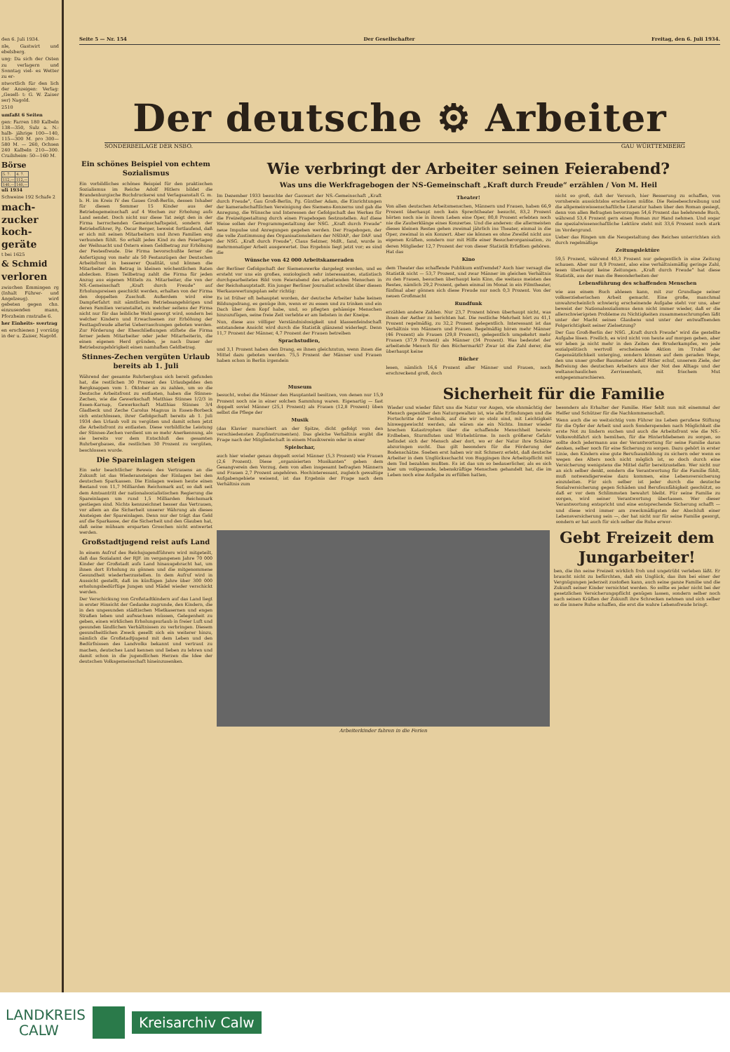den 6. Juli 1934.
nle, Gastwirt und ebelsberg.
ung: Da sich der Osten zu verlagern und Sonntag viel- es Wetter zu er-
ntwortlich für den lich der Anzeigen: Verlag: „Gesell- t: G. W. Zaiser ser) Nagold.
2510
umfaßt 6 Seiten
gen: Farren 180 Kalbeln 138—350, Sulz a. N.: halb- jährige 100—140, 115—300 M. pro 300—580 M. — 260, Ochsen 240 Kalbeln 210—300. Crailsheim: 50—160 M.
Börse
| 5. 7. | 4. 7. |
| 112,— | 112,— |
| 140,— | 140,— |
uli 1934
Schweine 192 Schafe 2
mach- zucker koch- geräte
t bei 1625
& Schmid
verloren
zwischen Emmingen rg (Inhalt Führer- und Angelzeug). wird gebeten gegen chn. einzusenden mann, Pforzheim rnstraße 6.
her Einheits- svertrag
en erschienen J vorrätig in der u. Zaiser, Nagold.
Seite 5 — Nr. 154 Der Gesellschafter Freitag, den 6. Juli 1934.
Der deutsche ⚙ Arbeiter
SONDERBEILAGE DER NSBO. GAU WÜRTTEMBERG
Ein schönes Beispiel von echtem Sozialismus
Ein vorbildliches schönes Beispiel für den praktischen Sozialismus im Reiche Adolf Hitlers bildet die Brandenburgische Buchdruckerei und Verlagsanstalt G. m. b. H. im Kreis IV des Gaues Groß-Berlin, dessen Inhaber für diesen Sommer 15 Kinder aus der Betriebsgemeinschaft auf 4 Wochen zur Erholung aufs Land sendet. Doch nicht nur diese Tat zeigt den in der Firma herrschenden Gemeinschaftsgeist, sondern der Betriebsführer, Pg. Oscar Berger, beweist fortlaufend, daß er sich mit seinen Mitarbeitern und ihren Familien eng verbunden fühlt. So erhält jedes Kind zu den Feiertagen der Weihnacht und Ostern einen Geldbetrag zur Erhöhung der Festesfreude. Die Firma bevorschußte ferner die Anfertigung von mehr als 50 Festanzügen der Deutschen Arbeitsfront in besserer Qualität, und können die Mitarbeiter den Betrag in kleinen wöchentlichen Raten abdecken. Einen Teilbetrag zahlt die Firma für jeden Anzug aus eigenen Mitteln zu. Mitarbeiter, die von der NS.-Gemeinschaft „Kraft durch Freude“ auf Erholungsreisen geschickt werden, erhalten von der Firma den doppelten Zuschuß. Außerdem wird eine Dampferfahrt mit sämtlichen Betriebsangehörigen und deren Familien veranstaltet, zu welcher seitens der Firma nicht nur für das leibliche Wohl gesorgt wird, sondern bei welcher Kindern und Erwachsenen zur Erhöhung der Festtagsfreude allerlei Ueberraschungen geboten werden. Zur Förderung der Eheschließungen stiftete die Firma ferner jedem Mitarbeiter oder jeder Mitarbeiterin, die einen eigenen Herd gründen, je nach Dauer der Betriebszugehörigkeit einen namhaften Geldbetrag.
Stinnes-Zechen vergüten Urlaub bereits ab 1. Juli
Während der gesamte Ruhrbergbau sich bereit gefunden hat, die restlichen 30 Prozent des Urlaubgeldes den Bergknappen vom 1. Oktober an zu zahlen, um so die Deutsche Arbeitsfront zu entlasten, haben die Stinnes-Zechen, wie die Gewerkschaft Matthias Stinnes 1/2/3 in Essen-Karnap, Gewerkschaft Matthias Stinnes 3/4 Gladbeck und Zeche Carolus Magnus in Essen-Borbeck sich entschlossen, ihrer Gefolgschaft bereits ab 1. Juli 1934 den Urlaub voll zu vergüten und damit schon jetzt die Arbeitsfront zu entlasten. Diese vorbildliche Leistung der Stinnes-Zechen verdient um so mehr Anerkennung, als sie bereits vor dem Entschluß des gesamten Ruhrbergbaues, die restlichen 30 Prozent zu vergüten, beschlossen wurde.
Die Spareinlagen steigen
Ein sehr beachtlicher Beweis des Vertrauens an die Zukunft ist das Wiederansteigen der Einlagen bei den deutschen Sparkassen. Die Einlagen weisen heute einen Bestand von 11,7 Milliarden Reichsmark auf, so daß seit dem Amtsantritt der nationalsozialistischen Regierung die Spareinlagen um rund 1,5 Milliarden Reichsmark gestiegen sind. Nichts kennzeichnet besser das Vertrauen, vor allem an die Sicherheit unserer Währung als dieses Ansteigen der Spareinlagen. Denn nur der trägt das Geld auf die Sparkasse, der die Sicherheit und den Glauben hat, daß seine mühsam ersparten Groschen nicht entwertet werden.
Großstadtjugend reist aufs Land
In einem Aufruf des Reichsjugendführers wird mitgeteilt, daß das Sozialamt der RJF. im vergangenen Jahre 70 000 Kinder der Großstadt aufs Land hinausgebracht hat, um ihnen dort Erholung zu gönnen und die mitgenommene Gesundheit wiederherzustellen. In dem Aufruf wird in Aussicht gestellt, daß im künftigen Jahre über 300 000 erholungsbedürftige Jungen und Mädel wieder verschickt werden.
Der Verschickung von Großstadtkindern auf das Land liegt in erster Hinsicht der Gedanke zugrunde, den Kindern, die in den ungesunden städtischen Mietkasernen und engen Straßen leben und aufwachsen müssen, Gelegenheit zu geben, einen wirklichen Erholungsurlaub in freier Luft und gesunden ländlichen Verhältnissen zu verbringen. Diesem gesundheitlichen Zweck gesellt sich ein weiterer hinzu, nämlich die Großstadtjugend mit dem Leben und den Bedürfnissen des Landvolks bekannt und vertraut zu machen, deutsches Land kennen und lieben zu lehren und damit schon in die jugendlichen Herzen die Idee der deutschen Volksgemeinschaft hineinzusenken.
Wie verbringt der Arbeiter seinen Feierabend?
Was uns die Werkfragebogen der NS-Gemeinschaft „Kraft durch Freude“ erzählen / Von M. Heil
Im Dezember 1933 besuchte der Gauwart der NS.-Gemeinschaft „Kraft durch Freude“, Gau Groß-Berlin, Pg. Günther Adam, die Einrichtungen der kameradschaftlichen Vereinigung des Siemens-Konzerns und gab die Anregung, die Wünsche und Interessen der Gefolgschaft des Werkes für die Freizeitgestaltung durch einen Fragebogen festzustellen. Auf diese Weise sollen der Programmgestaltung der NSG. „Kraft durch Freude“ neue Impulse und Anregungen gegeben werden. Der Fragebogen, der die volle Zustimmung des Organisationsleiters der NSDAP., der DAF. und der NSG. „Kraft durch Freude“, Claus Selzner, MdR., fand, wurde in mehrmonatiger Arbeit ausgewertet. Das Ergebnis liegt jetzt vor; es sind die
Wünsche von 42 000 Arbeitskameraden
der Berliner Gefolgschaft der Siemenswerke dargelegt worden, und es ersteht vor uns ein großes, soziologisch sehr interessantes, statistisch durchgearbeitetes Bild vom Feierabend des arbeitenden Menschen in der Reichshauptstadt. Ein junger Berliner Journalist schreibt über diesen Werkauswertungsplan sehr richtig:
Es ist früher oft behauptet worden, der deutsche Arbeiter habe keinen Bildungsdrang, es genüge ihm, wenn er zu essen und zu trinken und ein Dach über dem Kopf habe, und, so pflegten gehässige Menschen hinzuzufügen, seine freie Zeit verlebte er am liebsten in der Kneipe.
Nun, diese aus völliger Verständnislosigkeit und klassenfeindschaft entstandene Ansicht wird durch die Statistik glänzend widerlegt. Denn 11,7 Prozent der Männer, 4,7 Prozent der Frauen betreiben
Sprachstudien,
und 3,1 Prozent haben den Drang, es ihnen gleichzutun, wenn ihnen die Mittel dazu geboten werden. 75,5 Prozent der Männer und Frauen haben schon in Berlin irgendein
Theater!
Von allen deutschen Arbeitsmenschen, Männern und Frauen, haben 66,9 Prozent überhaupt noch kein Sprechtheater besucht, 83,2 Prozent hörten noch nie in ihrem Leben eine Oper, 80,8 Prozent erlebten noch nie die Zauberklänge eines Konzertes. Und die anderen: die allermeisten dieses kleinen Restes gehen zweimal jährlich ins Theater, einmal in die Oper, zweimal in ein Konzert. Aber sie können es ohne Zweifel nicht aus eigenen Kräften, sondern nur mit Hilfe einer Besucherorganisation, zu deren Mitglieder 12,7 Prozent der von dieser Statistik Erfaßten gehören. Hat das
Kino
dem Theater das schaffende Publikum entfremdet? Auch hier versagt die Statistik nicht — 53,7 Prozent, und zwar Männer im gleichen Verhältnis zu den Frauen, besuchen überhaupt kein Kino, die weitaus meisten des Restes, nämlich 29,2 Prozent, gehen einmal im Monat in ein Filmtheater, fünfmal aber gönnen sich diese Freude nur noch 0,3 Prozent. Von der neuen Großmacht
Rundfunk
erzählen andere Zahlen. Nur 23,7 Prozent hören überhaupt nicht, was ihnen der Aether zu berichten hat. Die restliche Mehrheit hört zu 41,1 Prozent regelmäßig, zu 32,2 Prozent gelegentlich. Interessant ist das Verhältnis von Männern und Frauen. Regelmäßig hören mehr Männer (46 Prozent) als Frauen (29,8 Prozent), gelegentlich umgekehrt mehr Frauen (37,9 Prozent) als Männer (34 Prozent). Was bedeutet der arbeitende Mensch für den Büchermarkt? Zwar ist die Zahl derer, die überhaupt keine
Bücher
lesen, nämlich 16,6 Prozent aller Männer und Frauen, noch erschreckend groß, doch
nicht so groß, daß der Versuch, hier Besserung zu schaffen, von vornherein aussichtslos erscheinen müßte. Die Reisebeschreibung und die allgemeinwissenschaftliche Literatur haben über den Roman gesiegt, denn von allen Befragten bevorzugen 54,6 Prozent das belehrende Buch, während 53,4 Prozent gern einen Roman zur Hand nehmen. Und sogar die spezialwissenschaftliche Lektüre steht mit 33,6 Prozent noch stark im Vordergrund.
Ueber das Ringen um die Neugestaltung des Reiches unterrichten sich durch regelmäßige
Zeitungslektüre
59,5 Prozent, während 40,3 Prozent nur gelegentlich in eine Zeitung schauen. Aber nur 8,9 Prozent, also eine verhältnismäßig geringe Zahl, lesen überhaupt keine Zeitungen. „Kraft durch Freude“ hat diese Statistik, aus der man die Besonderheiten der
Lebensführung des schaffenden Menschen
wie aus einem Buch ablesen kann, mit zur Grundlage seiner volkserzieherischen Arbeit gemacht. Eine große, manchmal unwahrscheinlich schwierig erscheinende Aufgabe steht vor uns, aber beweist der Nationalsozialismus denn nicht immer wieder, daß er die allerschwierigsten Probleme zu Nichtigkeiten zusammenschrumpfen läßt unter der Macht seines Glaubens und unter der entwaffnenden Folgerichtigkeit seiner Zielsetzung?
Der Gau Groß-Berlin der NSG. „Kraft durch Freude“ wird die gestellte Aufgabe lösen. Freilich, es wird nicht von heute auf morgen gehen, aber wir leben ja nicht mehr in den Zeiten des Bruderkampfes, wo jede sozialpolitisch wertvoll erscheinende Aktion im Trubel der Gegensätzlichkeit unterging, sondern können auf dem geraden Wege, den uns unser großer Baumeister Adolf Hitler schuf, unserem Ziele, der Befreiung des deutschen Arbeiters aus der Not des Alltags und der weltanschaulichen Zerrissenheit, mit frischem Mut entgegenmarschieren.
Museum
besucht, wobei die Männer den Hauptanteil besitzen, von denen nur 15,9 Prozent noch nie in einer solchen Sammlung waren. Eigenartig — fast doppelt soviel Männer (25,1 Prozent) als Frauen (12,8 Prozent) üben selbst die Pflege der
Musik
(das Klavier marschiert an der Spitze, dicht gefolgt von den verschiedensten Zupfinstrumenten). Das gleiche Verhältnis ergibt die Frage nach der Mitgliedschaft in einem Musikverein oder in einer
Spielschar,
auch hier wieder genau doppelt soviel Männer (5,3 Prozent) wie Frauen (2,6 Prozent). Diese „organisierten Musikanten“ geben dem Gesangverein den Vorzug, dem von allen insgesamt befragten Männern und Frauen 2,7 Prozent angehören. Hochinteressant, zugleich gewaltige Aufgabengebiete weisend, ist das Ergebnis der Frage nach dem Verhältnis zum
Sicherheit für die Familie
Wieder und wieder führt uns die Natur vor Augen, wie ohnmächtig der Mensch gegenüber den Naturgewalten ist, wie alle Erfindungen und die Fortschritte der Technik, auf die wir so stolz sind, mit Leichtigkeit hinweggewischt werden, als wären sie ein Nichts. Immer wieder brechen Katastrophen über die schaffende Menschheit herein: Erdbeben, Sturmfluten und Wirbelstürme. In noch größerer Gefahr befindet sich der Mensch aber dort, wo er der Natur ihre Schätze abzuringen sucht. Das gilt besonders für die Förderung der Bodenschätze. Soeben erst haben wir mit Schmerz erlebt, daß deutsche Arbeiter in dem Unglücksschacht von Buggingen ihre Arbeitspflicht mit dem Tod bezahlen mußten. Es ist das um so bedauerlicher, als es sich hier um vollgesunde, lebenskräftige Menschen gehandelt hat, die im Leben noch eine Aufgabe zu erfüllen hatten,
besonders als Erhalter der Familie. Hier fehlt nun mit einemmal der Helfer und Schützer für die Nachkommenschaft.
Wenn auch die so weitsichtig vom Führer ins Leben gerufene Stiftung für die Opfer der Arbeit und auch Sonderspenden nach Möglichkeit die erste Not zu lindern suchen und auch die Arbeitsfront wie die NS.-Volkswohlfahrt sich bemühen, für die Hinterbliebenen zu sorgen, so sollte doch jedermann aus der Verantwortung für seine Familie daran denken, selber noch für eine Sicherung zu sorgen. Dazu gehört in erster Linie, den Kindern eine gute Berufsausbildung zu sichern oder wenn es wegen des Alters noch nicht möglich ist, so doch durch eine Versicherung wenigstens die Mittel dafür bereitzustellen. Wer nicht nur an sich selber denkt, sondern die Verantwortung für die Familie fühlt, muß notwendigerweise dazu kommen, eine Lebensversicherung einzuleiten. Für sich selber ist jeder durch die deutsche Sozialversicherung gegen Schäden und Berufsunfähigkeit geschützt, so daß er vor dem Schlimmsten bewahrt bleibt. Für seine Familie zu sorgen, wird seiner Verantwortung überlassen. Wer dieser Verantwortung entspricht und eine entsprechende Sicherung schafft — und diese wird immer am zweckmäßigsten der Abschluß einer Lebensversicherung sein —, der hat nicht nur für seine Familie gesorgt, sondern er hat auch für sich selber die Ruhe erwor-
Arbeiterkinder fahren in die Ferien
Gebt Freizeit dem Jungarbeiter!
ben, die ihn seine Freizeit wirklich froh und ungetrübt verleben läßt. Er braucht nicht zu befürchten, daß ein Unglück, das ihm bei einer der Vergnügungen jederzeit zustoßen kann, auch seine ganze Familie und die Zukunft seiner Kinder vernichtet werden. So sollte es jeder nicht bei der gesetzlichen Versicherungspflicht genügen lassen, sondern selber noch nach seinen Kräften der Zukunft ihre Schrecken nehmen und sich selber so die innere Ruhe schaffen, die erst die wahre Lebensfreude bringt.
LANDKREIS
CALW
Kreisarchiv Calw